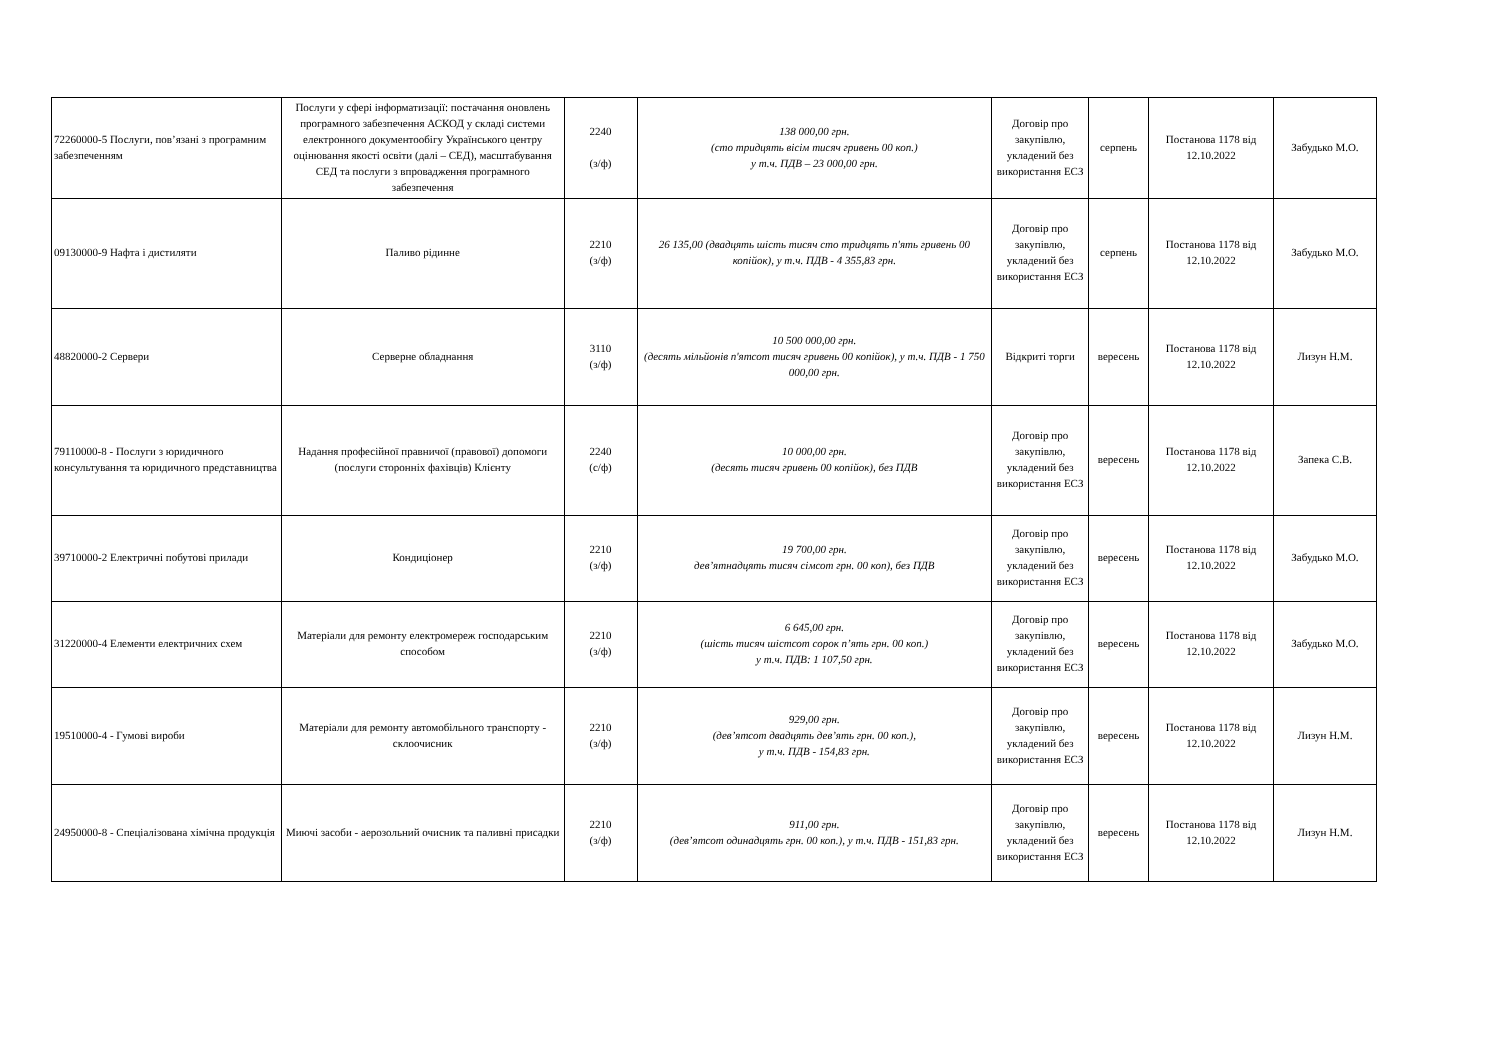| 72260000-5 Послуги, пов’язані з програмним забезпеченням | Послуги у сфері інформатизації: постачання оновлень програмного забезпечення АСКОД у складі системи електронного документообігу Українського центру оцінювання якості освіти (далі – СЕД), масштабування СЕД та послуги з впровадження програмного забезпечення | 2240 (з/ф) | 138 000,00 грн. (сто тридцять вісім тисяч гривень 00 коп.) у т.ч. ПДВ – 23 000,00 грн. | Договір про закупівлю, укладений без використання ЕСЗ | серпень | Постанова 1178 від 12.10.2022 | Забудько М.О. |
| 09130000-9 Нафта і дистиляти | Паливо рідинне | 2210 (з/ф) | 26 135,00 (двадцять шість тисяч сто тридцять п'ять гривень 00 копійок), у т.ч. ПДВ - 4 355,83 грн. | Договір про закупівлю, укладений без використання ЕСЗ | серпень | Постанова 1178 від 12.10.2022 | Забудько М.О. |
| 48820000-2 Сервери | Серверне обладнання | 3110 (з/ф) | 10 500 000,00 грн. (десять мільйонів п'ятсот тисяч гривень 00 копійок), у т.ч. ПДВ - 1 750 000,00 грн. | Відкриті торги | вересень | Постанова 1178 від 12.10.2022 | Лизун Н.М. |
| 79110000-8 - Послуги з юридичного консультування та юридичного представництва | Надання професійної правничої (правової) допомоги (послуги сторонніх фахівців) Клієнту | 2240 (с/ф) | 10 000,00 грн. (десять тисяч гривень 00 копійок), без ПДВ | Договір про закупівлю, укладений без використання ЕСЗ | вересень | Постанова 1178 від 12.10.2022 | Запека С.В. |
| 39710000-2 Електричні побутові прилади | Кондиціонер | 2210 (з/ф) | 19 700,00 грн. дев’ятнадцять тисяч сімсот грн. 00 коп), без ПДВ | Договір про закупівлю, укладений без використання ЕСЗ | вересень | Постанова 1178 від 12.10.2022 | Забудько М.О. |
| 31220000-4 Елементи електричних схем | Матеріали для ремонту електромереж господарським способом | 2210 (з/ф) | 6 645,00 грн. (шість тисяч шістсот сорок п’ять грн. 00 коп.) у т.ч. ПДВ: 1 107,50 грн. | Договір про закупівлю, укладений без використання ЕСЗ | вересень | Постанова 1178 від 12.10.2022 | Забудько М.О. |
| 19510000-4 - Гумові вироби | Матеріали для ремонту автомобільного транспорту - склоочисник | 2210 (з/ф) | 929,00 грн. (дев’ятсот двадцять дев’ять грн. 00 коп.), у т.ч. ПДВ - 154,83 грн. | Договір про закупівлю, укладений без використання ЕСЗ | вересень | Постанова 1178 від 12.10.2022 | Лизун Н.М. |
| 24950000-8 - Спеціалізована хімічна продукція | Миючі засоби - аерозольний очисник та паливні присадки | 2210 (з/ф) | 911,00 грн. (дев’ятсот одинадцять грн. 00 коп.), у т.ч. ПДВ - 151,83 грн. | Договір про закупівлю, укладений без використання ЕСЗ | вересень | Постанова 1178 від 12.10.2022 | Лизун Н.М. |